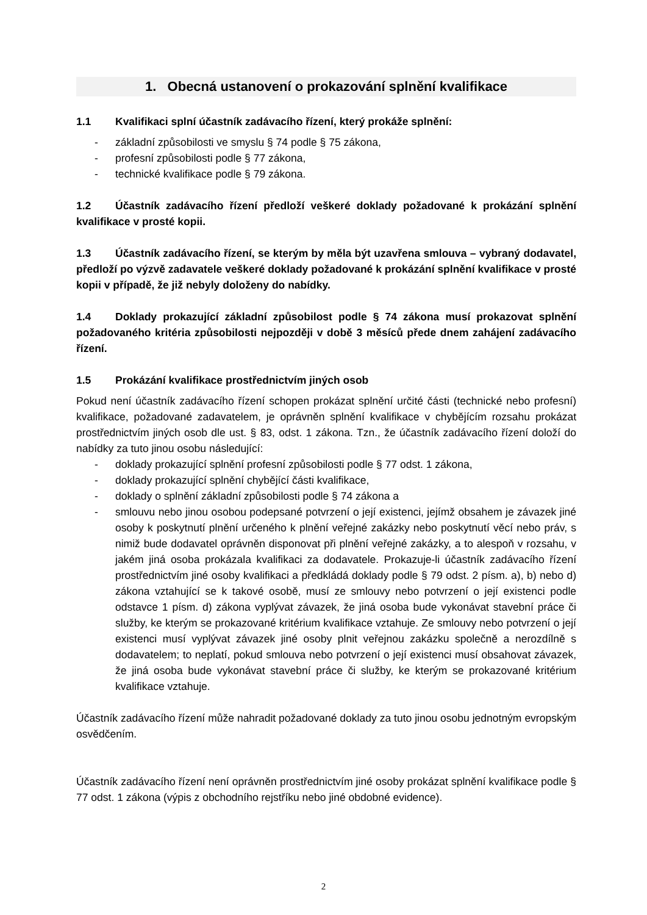1. Obecná ustanovení o prokazování splnění kvalifikace
1.1 Kvalifikaci splní účastník zadávacího řízení, který prokáže splnění:
- základní způsobilosti ve smyslu § 74 podle § 75 zákona,
- profesní způsobilosti podle § 77 zákona,
- technické kvalifikace podle § 79 zákona.
1.2 Účastník zadávacího řízení předloží veškeré doklady požadované k prokázání splnění kvalifikace v prosté kopii.
1.3 Účastník zadávacího řízení, se kterým by měla být uzavřena smlouva – vybraný dodavatel, předloží po výzvě zadavatele veškeré doklady požadované k prokázání splnění kvalifikace v prosté kopii v případě, že již nebyly doloženy do nabídky.
1.4 Doklady prokazující základní způsobilost podle § 74 zákona musí prokazovat splnění požadovaného kritéria způsobilosti nejpozději v době 3 měsíců přede dnem zahájení zadávacího řízení.
1.5 Prokázání kvalifikace prostřednictvím jiných osob
Pokud není účastník zadávacího řízení schopen prokázat splnění určité části (technické nebo profesní) kvalifikace, požadované zadavatelem, je oprávněn splnění kvalifikace v chybějícím rozsahu prokázat prostřednictvím jiných osob dle ust. § 83, odst. 1 zákona. Tzn., že účastník zadávacího řízení doloží do nabídky za tuto jinou osobu následující:
- doklady prokazující splnění profesní způsobilosti podle § 77 odst. 1 zákona,
- doklady prokazující splnění chybějící části kvalifikace,
- doklady o splnění základní způsobilosti podle § 74 zákona a
- smlouvu nebo jinou osobou podepsané potvrzení o její existenci, jejímž obsahem je závazek jiné osoby k poskytnutí plnění určeného k plnění veřejné zakázky nebo poskytnutí věcí nebo práv, s nimiž bude dodavatel oprávněn disponovat při plnění veřejné zakázky, a to alespoň v rozsahu, v jakém jiná osoba prokázala kvalifikaci za dodavatele. Prokazuje-li účastník zadávacího řízení prostřednictvím jiné osoby kvalifikaci a předkládá doklady podle § 79 odst. 2 písm. a), b) nebo d) zákona vztahující se k takové osobě, musí ze smlouvy nebo potvrzení o její existenci podle odstavce 1 písm. d) zákona vyplývat závazek, že jiná osoba bude vykonávat stavební práce či služby, ke kterým se prokazované kritérium kvalifikace vztahuje. Ze smlouvy nebo potvrzení o její existenci musí vyplývat závazek jiné osoby plnit veřejnou zakázku společně a nerozdílně s dodavatelem; to neplatí, pokud smlouva nebo potvrzení o její existenci musí obsahovat závazek, že jiná osoba bude vykonávat stavební práce či služby, ke kterým se prokazované kritérium kvalifikace vztahuje.
Účastník zadávacího řízení může nahradit požadované doklady za tuto jinou osobu jednotným evropským osvědčením.
Účastník zadávacího řízení není oprávněn prostřednictvím jiné osoby prokázat splnění kvalifikace podle § 77 odst. 1 zákona (výpis z obchodního rejstříku nebo jiné obdobné evidence).
2